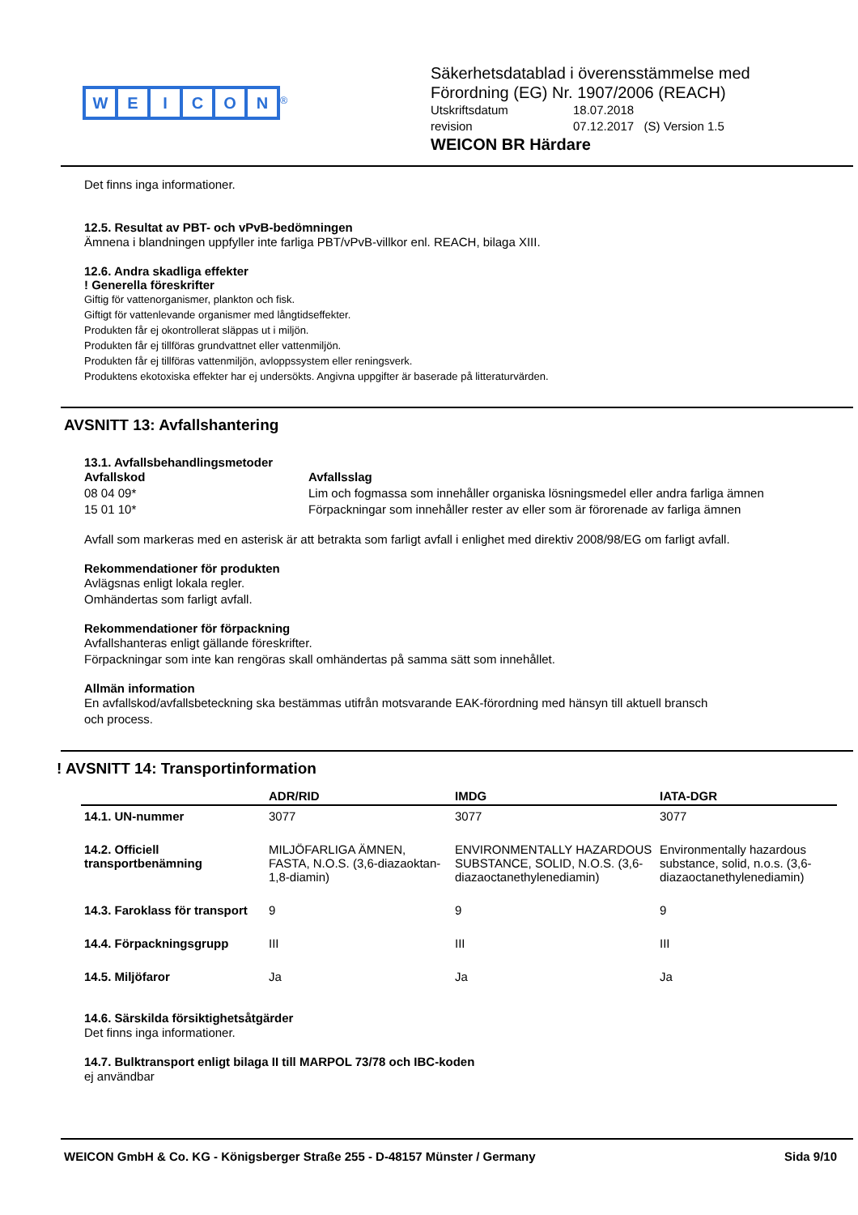WEICON
<sup>®</sup>
Säkerhetsdatablad i överensstämmelse med
Förordning (EG) Nr. 1907/2006 (REACH)
Utskriftsdatum 18.07.2018
revision 07.12.2017 (S) Version 1.5
WEICON BR Härdare
Det finns inga informationer.
12.5. Resultat av PBT- och vPvB-bedömningen
Ämnena i blandningen uppfyller inte farliga PBT/vPvB-villkor enl. REACH, bilaga XIII.
12.6. Andra skadliga effekter
! Generella föreskrifter
Giftig för vattenorganismer, plankton och fisk.
Giftigt för vattenlevande organismer med långtidseffekter.
Produkten får ej okontrollerat släppas ut i miljön.
Produkten får ej tillföras grundvattnet eller vattenmiljön.
Produkten får ej tillföras vattenmiljön, avloppssystem eller reningsverk.
Produktens ekotoxiska effekter har ej undersökts. Angivna uppgifter är baserade på litteraturvärden.
AVSNITT 13: Avfallshantering
13.1. Avfallsbehandlingsmetoder
Avfallskod Avfallsslag 08 04 09* Lim och fogmassa som innehåller organiska lösningsmedel eller andra farliga ämnen 15 01 10* Förpackningar som innehåller rester av eller som är förorenade av farliga ämnen
Avfall som markeras med en asterisk är att betrakta som farligt avfall i enlighet med direktiv 2008/98/EG om farligt avfall.
Rekommendationer för produkten
Avlägsnas enligt lokala regler.
Omhändertas som farligt avfall.
Rekommendationer för förpackning
Avfallshanteras enligt gällande föreskrifter.
Förpackningar som inte kan rengöras skall omhändertas på samma sätt som innehållet.
Allmän information
En avfallskod/avfallsbeteckning ska bestämmas utifrån motsvarande EAK-förordning med hänsyn till aktuell bransch
och process.
! AVSNITT 14: Transportinformation
| | ADR/RID | IMDG | IATA-DGR |
| --- | --- | --- | --- |
| 14.1. UN-nummer | 3077 | 3077 | 3077 |
| 14.2. Officiell transportbenämning | MILJÖFARLIGA ÄMNEN, FASTA, N.O.S. (3,6-diazaoktan-1,8-diamin) | ENVIRONMENTALLY HAZARDOUS SUBSTANCE, SOLID, N.O.S. (3,6-diazaoctanethylenediamin) | Environmentally hazardous substance, solid, n.o.s. (3,6-diazaoctanethylenediamin) |
| 14.3. Faroklass för transport | 9 | 9 | 9 |
| 14.4. Förpackningsgrupp | III | III | III |
| 14.5. Miljöfaror | Ja | Ja | Ja |
14.6. Särskilda försiktighetsåtgärder
Det finns inga informationer.
14.7. Bulktransport enligt bilaga II till MARPOL 73/78 och IBC-koden
ej användbar
WEICON GmbH & Co. KG - Königsberger Straße 255 - D-48157 Münster / Germany Sida 9/10